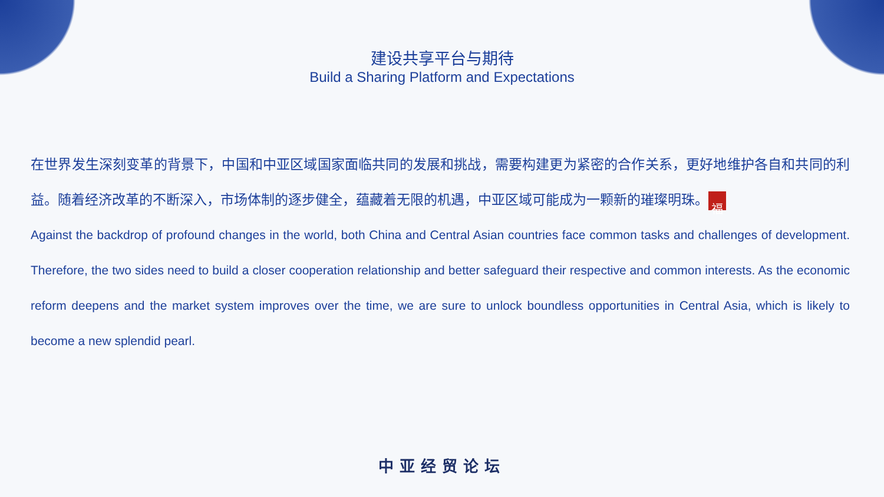建设共享平台与期待
Build a Sharing Platform and Expectations
在世界发生深刻变革的背景下，中国和中亚区域国家面临共同的发展和挑战，需要构建更为紧密的合作关系，更好地维护各自和共同的利益。随着经济改革的不断深入，市场体制的逐步健全，蕴藏着无限的机遇，中亚区域可能成为一颗新的璀璨明珠。 福
Against the backdrop of profound changes in the world, both China and Central Asian countries face common tasks and challenges of development. Therefore, the two sides need to build a closer cooperation relationship and better safeguard their respective and common interests. As the economic reform deepens and the market system improves over the time, we are sure to unlock boundless opportunities in Central Asia, which is likely to become a new splendid pearl.
中亚经贸论坛